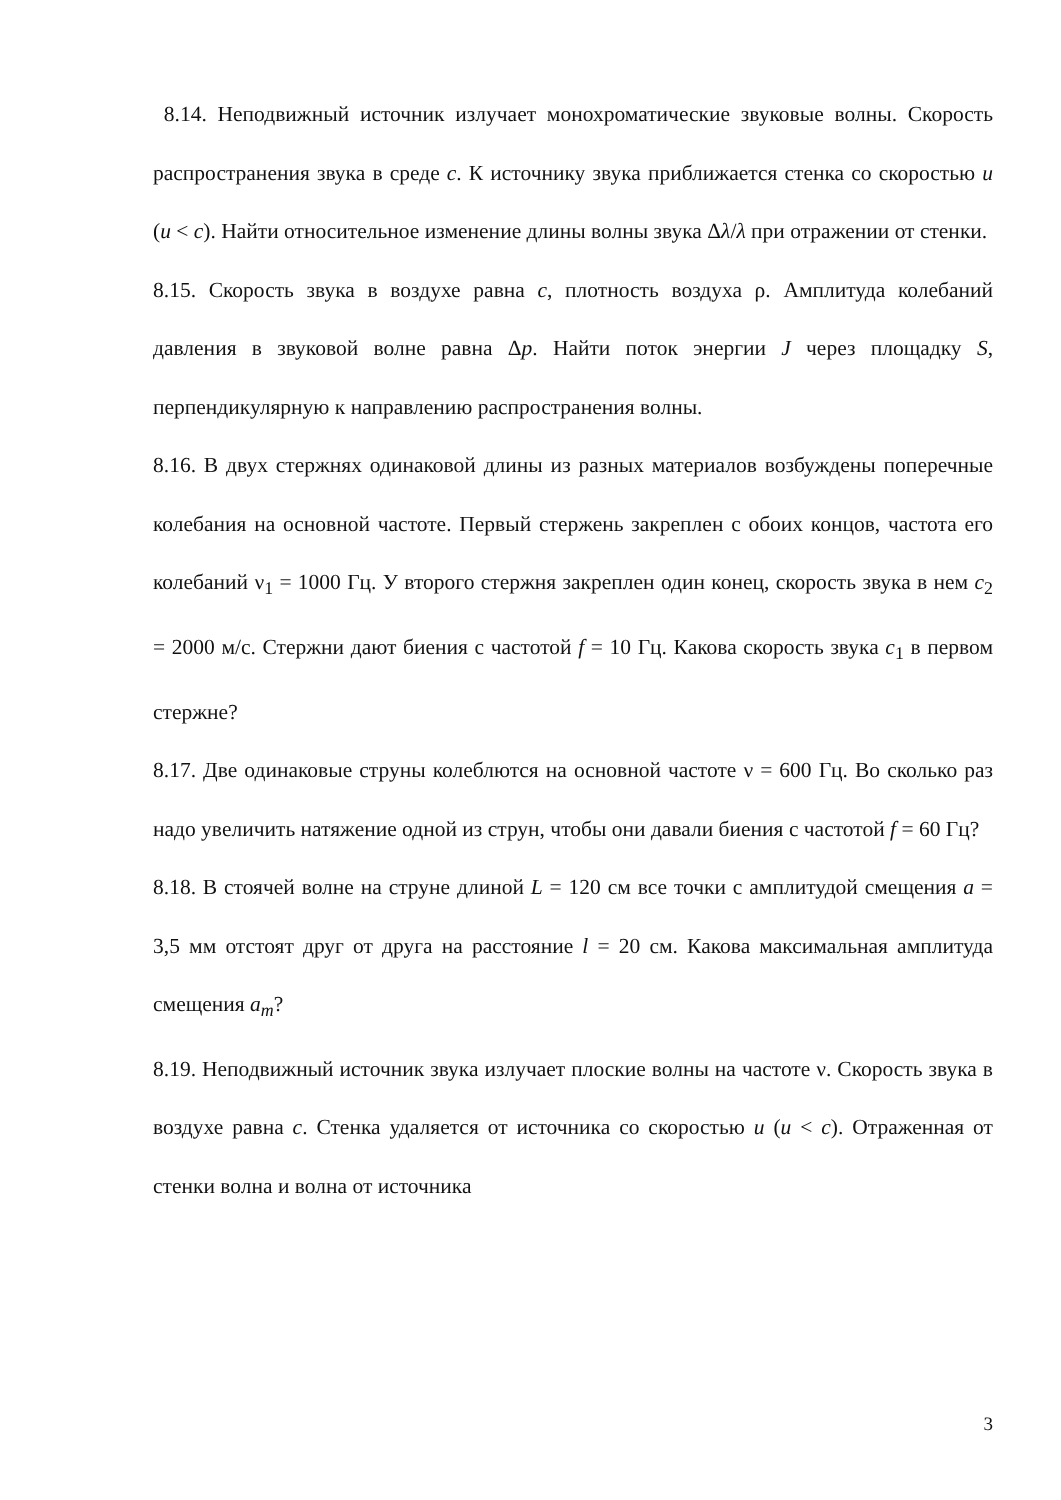8.14. Неподвижный источник излучает монохроматические звуковые волны. Скорость распространения звука в среде c. К источнику звука приближается стенка со скоростью u (u < c). Найти относительное изменение длины волны звука Δλ/λ при отражении от стенки.
8.15. Скорость звука в воздухе равна c, плотность воздуха ρ. Амплитуда колебаний давления в звуковой волне равна Δp. Найти поток энергии J через площадку S, перпендикулярную к направлению распространения волны.
8.16. В двух стержнях одинаковой длины из разных материалов возбуждены поперечные колебания на основной частоте. Первый стержень закреплен с обоих концов, частота его колебаний ν<sub>1</sub> = 1000 Гц. У второго стержня закреплен один конец, скорость звука в нем c<sub>2</sub> = 2000 м/с. Стержни дают биения с частотой f = 10 Гц. Какова скорость звука c<sub>1</sub> в первом стержне?
8.17. Две одинаковые струны колеблются на основной частоте ν = 600 Гц. Во сколько раз надо увеличить натяжение одной из струн, чтобы они давали биения с частотой f = 60 Гц?
8.18. В стоячей волне на струне длиной L = 120 см все точки с амплитудой смещения a = 3,5 мм отстоят друг от друга на расстояние l = 20 см. Какова максимальная амплитуда смещения a<sub>m</sub>?
8.19. Неподвижный источник звука излучает плоские волны на частоте ν. Скорость звука в воздухе равна c. Стенка удаляется от источника со скоростью u (u < c). Отраженная от стенки волна и волна от источника
3